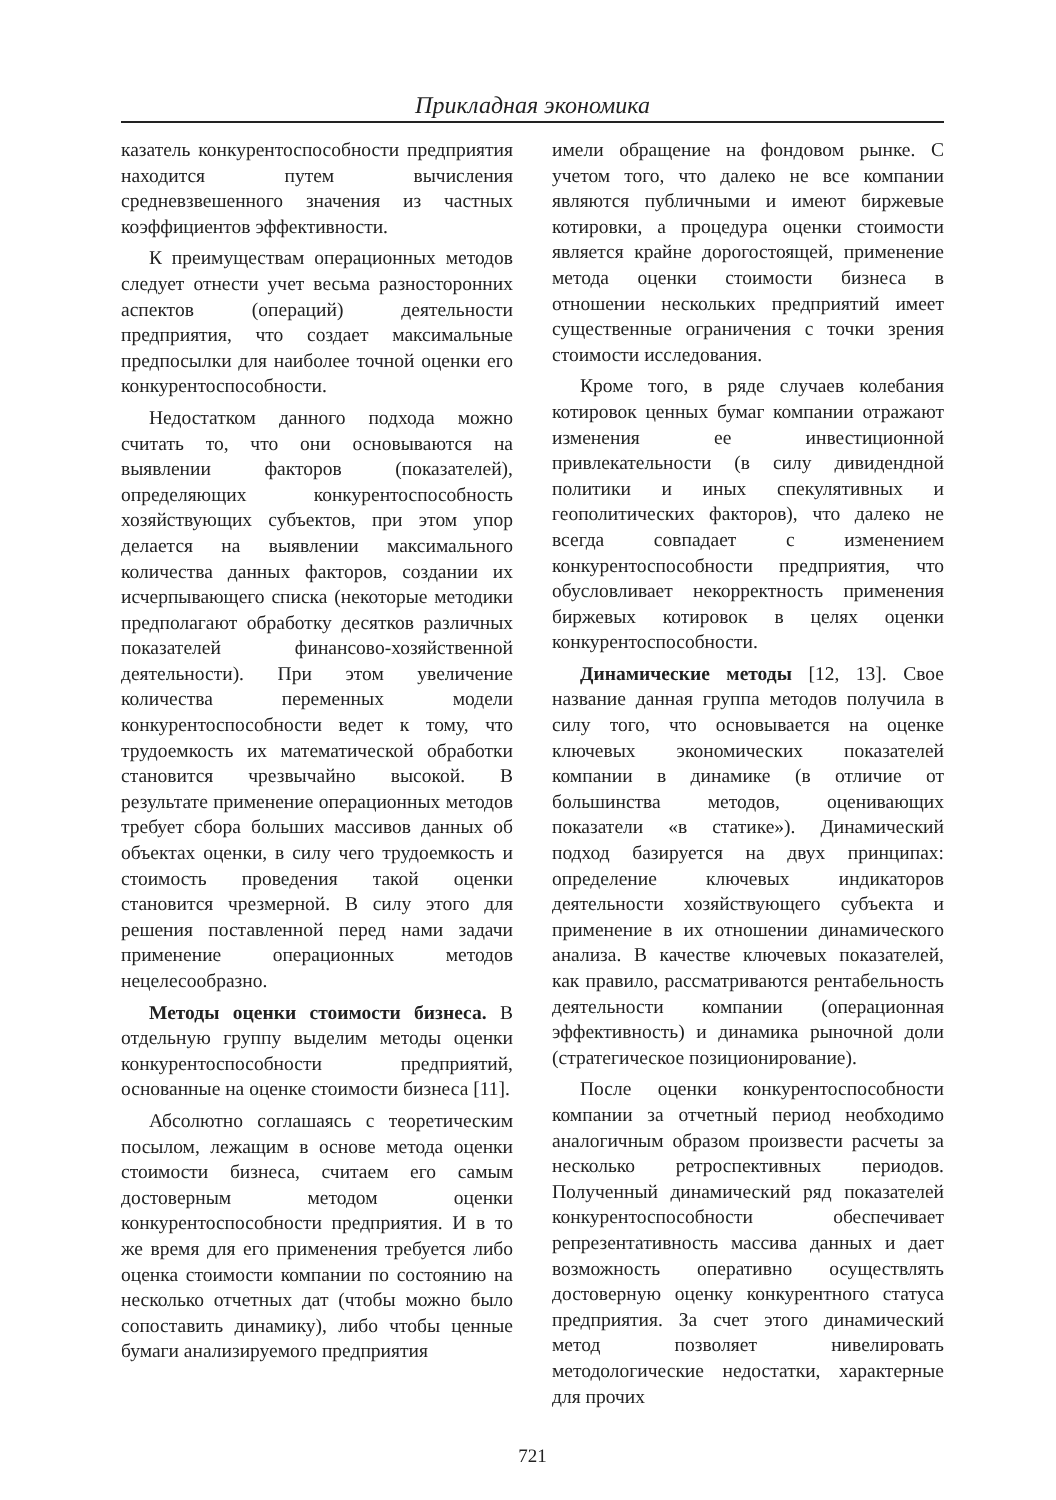Прикладная экономика
казатель конкурентоспособности предприятия находится путем вычисления средневзвешенного значения из частных коэффициентов эффективности.
К преимуществам операционных методов следует отнести учет весьма разносторонних аспектов (операций) деятельности предприятия, что создает максимальные предпосылки для наиболее точной оценки его конкурентоспособности.
Недостатком данного подхода можно считать то, что они основываются на выявлении факторов (показателей), определяющих конкурентоспособность хозяйствующих субъектов, при этом упор делается на выявлении максимального количества данных факторов, создании их исчерпывающего списка (некоторые методики предполагают обработку десятков различных показателей финансово-хозяйственной деятельности). При этом увеличение количества переменных модели конкурентоспособности ведет к тому, что трудоемкость их математической обработки становится чрезвычайно высокой. В результате применение операционных методов требует сбора больших массивов данных об объектах оценки, в силу чего трудоемкость и стоимость проведения такой оценки становится чрезмерной. В силу этого для решения поставленной перед нами задачи применение операционных методов нецелесообразно.
Методы оценки стоимости бизнеса. В отдельную группу выделим методы оценки конкурентоспособности предприятий, основанные на оценке стоимости бизнеса [11].
Абсолютно соглашаясь с теоретическим посылом, лежащим в основе метода оценки стоимости бизнеса, считаем его самым достоверным методом оценки конкурентоспособности предприятия. И в то же время для его применения требуется либо оценка стоимости компании по состоянию на несколько отчетных дат (чтобы можно было сопоставить динамику), либо чтобы ценные бумаги анализируемого предприятия
имели обращение на фондовом рынке. С учетом того, что далеко не все компании являются публичными и имеют биржевые котировки, а процедура оценки стоимости является крайне дорогостоящей, применение метода оценки стоимости бизнеса в отношении нескольких предприятий имеет существенные ограничения с точки зрения стоимости исследования.
Кроме того, в ряде случаев колебания котировок ценных бумаг компании отражают изменения ее инвестиционной привлекательности (в силу дивидендной политики и иных спекулятивных и геополитических факторов), что далеко не всегда совпадает с изменением конкурентоспособности предприятия, что обусловливает некорректность применения биржевых котировок в целях оценки конкурентоспособности.
Динамические методы [12, 13]. Свое название данная группа методов получила в силу того, что основывается на оценке ключевых экономических показателей компании в динамике (в отличие от большинства методов, оценивающих показатели «в статике»). Динамический подход базируется на двух принципах: определение ключевых индикаторов деятельности хозяйствующего субъекта и применение в их отношении динамического анализа. В качестве ключевых показателей, как правило, рассматриваются рентабельность деятельности компании (операционная эффективность) и динамика рыночной доли (стратегическое позиционирование).
После оценки конкурентоспособности компании за отчетный период необходимо аналогичным образом произвести расчеты за несколько ретроспективных периодов. Полученный динамический ряд показателей конкурентоспособности обеспечивает репрезентативность массива данных и дает возможность оперативно осуществлять достоверную оценку конкурентного статуса предприятия. За счет этого динамический метод позволяет нивелировать методологические недостатки, характерные для прочих
721